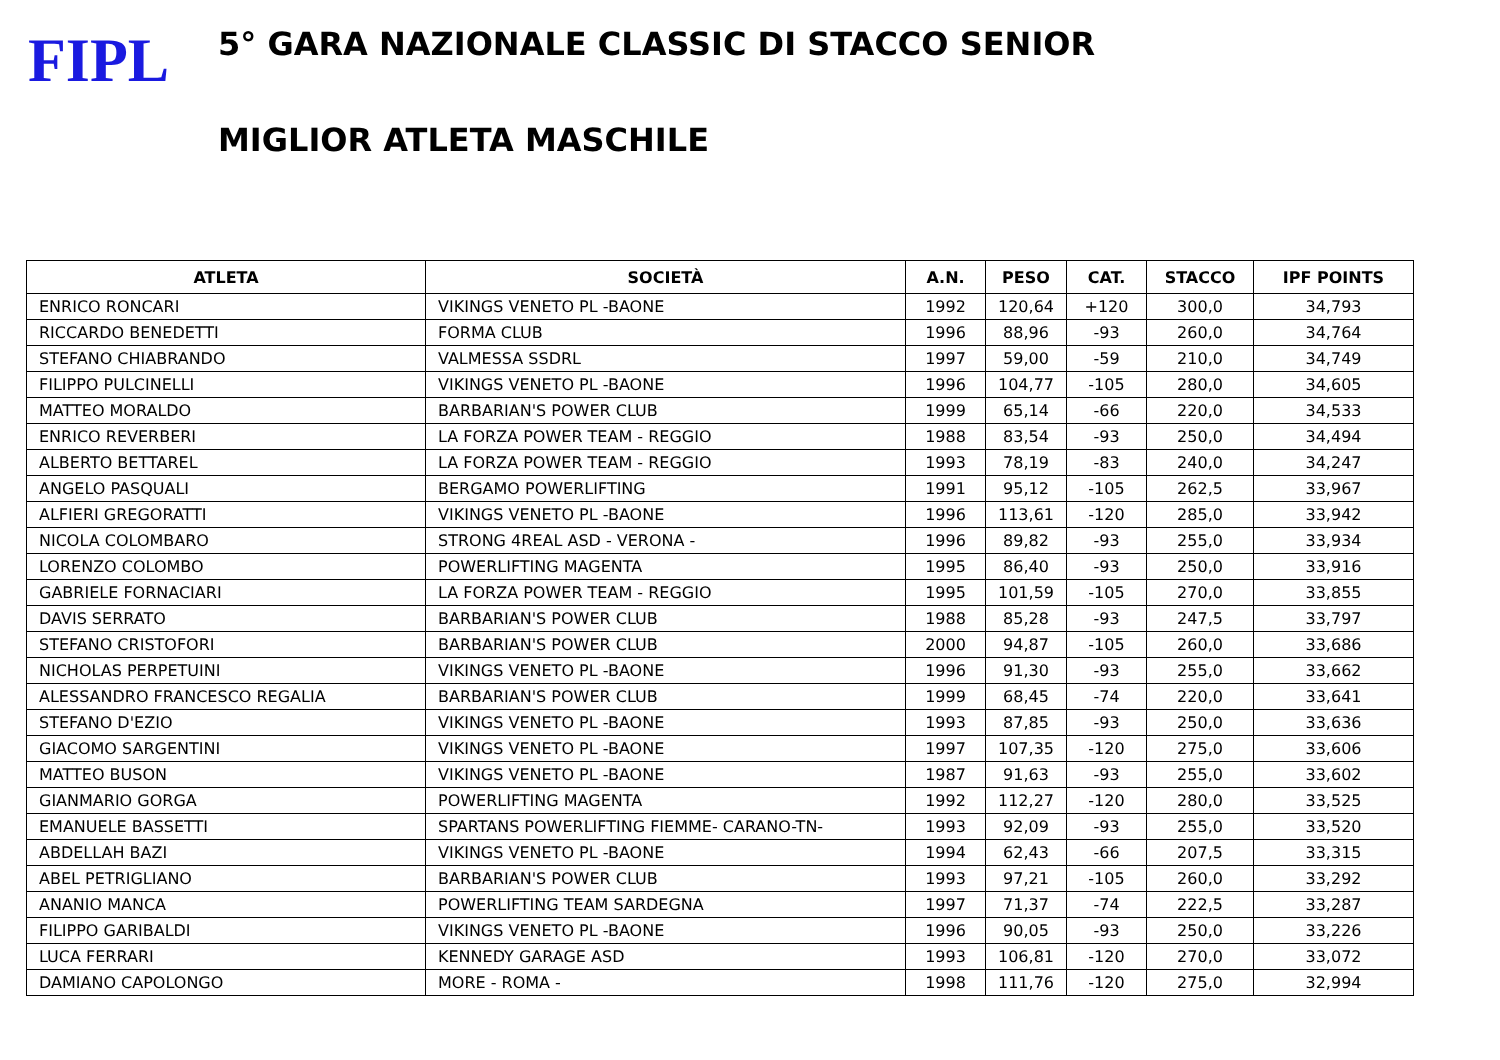FIPL
5° GARA NAZIONALE CLASSIC DI STACCO SENIOR
MIGLIOR ATLETA MASCHILE
| ATLETA | SOCIETÀ | A.N. | PESO | CAT. | STACCO | IPF POINTS |
| --- | --- | --- | --- | --- | --- | --- |
| ENRICO RONCARI | VIKINGS VENETO PL -BAONE | 1992 | 120,64 | +120 | 300,0 | 34,793 |
| RICCARDO BENEDETTI | FORMA CLUB | 1996 | 88,96 | -93 | 260,0 | 34,764 |
| STEFANO CHIABRANDO | VALMESSA SSDRL | 1997 | 59,00 | -59 | 210,0 | 34,749 |
| FILIPPO PULCINELLI | VIKINGS VENETO PL -BAONE | 1996 | 104,77 | -105 | 280,0 | 34,605 |
| MATTEO MORALDO | BARBARIAN'S POWER CLUB | 1999 | 65,14 | -66 | 220,0 | 34,533 |
| ENRICO REVERBERI | LA FORZA POWER TEAM - REGGIO | 1988 | 83,54 | -93 | 250,0 | 34,494 |
| ALBERTO BETTAREL | LA FORZA POWER TEAM - REGGIO | 1993 | 78,19 | -83 | 240,0 | 34,247 |
| ANGELO PASQUALI | BERGAMO POWERLIFTING | 1991 | 95,12 | -105 | 262,5 | 33,967 |
| ALFIERI GREGORATTI | VIKINGS VENETO PL -BAONE | 1996 | 113,61 | -120 | 285,0 | 33,942 |
| NICOLA COLOMBARO | STRONG 4REAL ASD - VERONA - | 1996 | 89,82 | -93 | 255,0 | 33,934 |
| LORENZO COLOMBO | POWERLIFTING MAGENTA | 1995 | 86,40 | -93 | 250,0 | 33,916 |
| GABRIELE FORNACIARI | LA FORZA POWER TEAM - REGGIO | 1995 | 101,59 | -105 | 270,0 | 33,855 |
| DAVIS SERRATO | BARBARIAN'S POWER CLUB | 1988 | 85,28 | -93 | 247,5 | 33,797 |
| STEFANO CRISTOFORI | BARBARIAN'S POWER CLUB | 2000 | 94,87 | -105 | 260,0 | 33,686 |
| NICHOLAS PERPETUINI | VIKINGS VENETO PL -BAONE | 1996 | 91,30 | -93 | 255,0 | 33,662 |
| ALESSANDRO FRANCESCO REGALIA | BARBARIAN'S POWER CLUB | 1999 | 68,45 | -74 | 220,0 | 33,641 |
| STEFANO D'EZIO | VIKINGS VENETO PL -BAONE | 1993 | 87,85 | -93 | 250,0 | 33,636 |
| GIACOMO SARGENTINI | VIKINGS VENETO PL -BAONE | 1997 | 107,35 | -120 | 275,0 | 33,606 |
| MATTEO BUSON | VIKINGS VENETO PL -BAONE | 1987 | 91,63 | -93 | 255,0 | 33,602 |
| GIANMARIO GORGA | POWERLIFTING MAGENTA | 1992 | 112,27 | -120 | 280,0 | 33,525 |
| EMANUELE BASSETTI | SPARTANS POWERLIFTING FIEMME- CARANO-TN- | 1993 | 92,09 | -93 | 255,0 | 33,520 |
| ABDELLAH BAZI | VIKINGS VENETO PL -BAONE | 1994 | 62,43 | -66 | 207,5 | 33,315 |
| ABEL PETRIGLIANO | BARBARIAN'S POWER CLUB | 1993 | 97,21 | -105 | 260,0 | 33,292 |
| ANANIO MANCA | POWERLIFTING TEAM SARDEGNA | 1997 | 71,37 | -74 | 222,5 | 33,287 |
| FILIPPO GARIBALDI | VIKINGS VENETO PL -BAONE | 1996 | 90,05 | -93 | 250,0 | 33,226 |
| LUCA FERRARI | KENNEDY GARAGE ASD | 1993 | 106,81 | -120 | 270,0 | 33,072 |
| DAMIANO CAPOLONGO | MORE - ROMA - | 1998 | 111,76 | -120 | 275,0 | 32,994 |